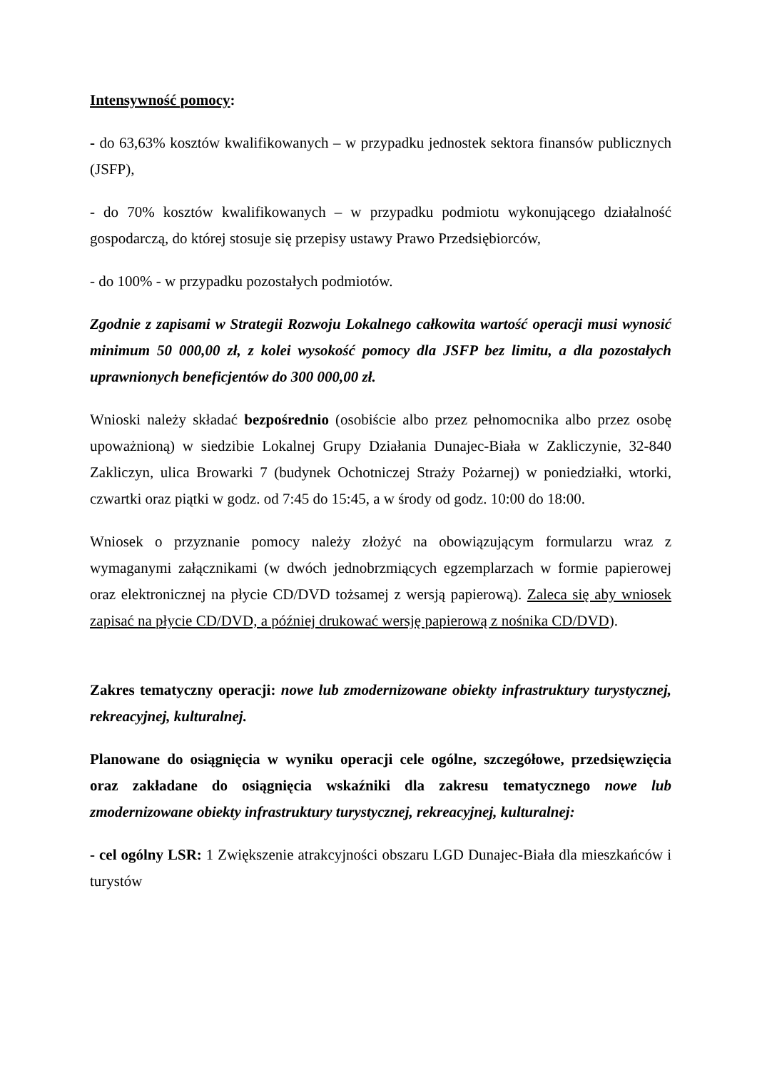Intensywność pomocy:
- do 63,63% kosztów kwalifikowanych – w przypadku jednostek sektora finansów publicznych (JSFP),
- do 70% kosztów kwalifikowanych – w przypadku podmiotu wykonującego działalność gospodarczą, do której stosuje się przepisy ustawy Prawo Przedsiębiorców,
- do 100% - w przypadku pozostałych podmiotów.
Zgodnie z zapisami w Strategii Rozwoju Lokalnego całkowita wartość operacji musi wynosić minimum 50 000,00 zł, z kolei wysokość pomocy dla JSFP bez limitu, a dla pozostałych uprawnionych beneficjentów do 300 000,00 zł.
Wnioski należy składać bezpośrednio (osobiście albo przez pełnomocnika albo przez osobę upoważnioną) w siedzibie Lokalnej Grupy Działania Dunajec-Biała w Zakliczynie, 32-840 Zakliczyn, ulica Browarki 7 (budynek Ochotniczej Straży Pożarnej) w poniedziałki, wtorki, czwartki oraz piątki w godz. od 7:45 do 15:45, a w środy od godz. 10:00 do 18:00.
Wniosek o przyznanie pomocy należy złożyć na obowiązującym formularzu wraz z wymaganymi załącznikami (w dwóch jednobrzmiących egzemplarzach w formie papierowej oraz elektronicznej na płycie CD/DVD tożsamej z wersją papierową). Zaleca się aby wniosek zapisać na płycie CD/DVD, a później drukować wersję papierową z nośnika CD/DVD).
Zakres tematyczny operacji: nowe lub zmodernizowane obiekty infrastruktury turystycznej, rekreacyjnej, kulturalnej.
Planowane do osiągnięcia w wyniku operacji cele ogólne, szczegółowe, przedsięwzięcia oraz zakładane do osiągnięcia wskaźniki dla zakresu tematycznego nowe lub zmodernizowane obiekty infrastruktury turystycznej, rekreacyjnej, kulturalnej:
- cel ogólny LSR: 1 Zwiększenie atrakcyjności obszaru LGD Dunajec-Biała dla mieszkańców i turystów